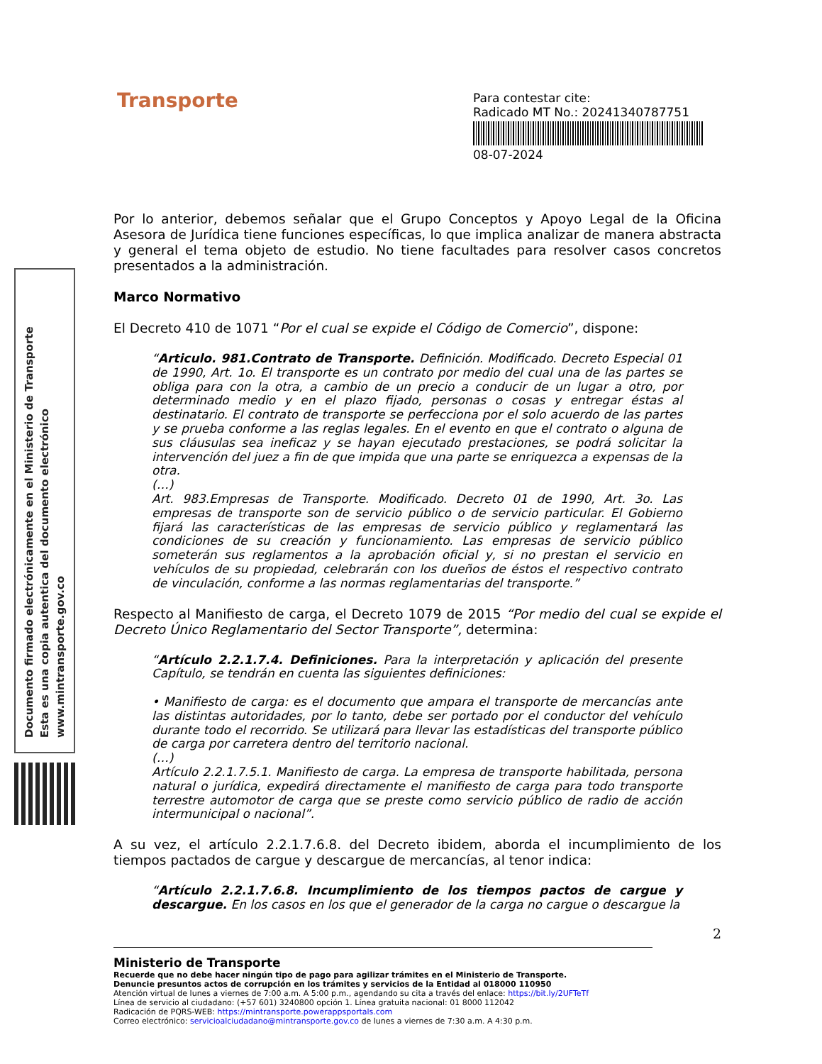Transporte
Para contestar cite:
Radicado MT No.: 20241340787751
08-07-2024
Documento firmado electrónicamente en el Ministerio de Transporte
Esta es una copia autentica del documento electrónico
www.mintransporte.gov.co
Por lo anterior, debemos señalar que el Grupo Conceptos y Apoyo Legal de la Oficina Asesora de Jurídica tiene funciones específicas, lo que implica analizar de manera abstracta y general el tema objeto de estudio. No tiene facultades para resolver casos concretos presentados a la administración.
Marco Normativo
El Decreto 410 de 1071 “Por el cual se expide el Código de Comercio”, dispone:
“Articulo. 981.Contrato de Transporte. Definición. Modificado. Decreto Especial 01 de 1990, Art. 1o. El transporte es un contrato por medio del cual una de las partes se obliga para con la otra, a cambio de un precio a conducir de un lugar a otro, por determinado medio y en el plazo fijado, personas o cosas y entregar éstas al destinatario. El contrato de transporte se perfecciona por el solo acuerdo de las partes y se prueba conforme a las reglas legales. En el evento en que el contrato o alguna de sus cláusulas sea ineficaz y se hayan ejecutado prestaciones, se podrá solicitar la intervención del juez a fin de que impida que una parte se enriquezca a expensas de la otra.
(…)
Art. 983.Empresas de Transporte. Modificado. Decreto 01 de 1990, Art. 3o. Las empresas de transporte son de servicio público o de servicio particular. El Gobierno fijará las características de las empresas de servicio público y reglamentará las condiciones de su creación y funcionamiento. Las empresas de servicio público someterán sus reglamentos a la aprobación oficial y, si no prestan el servicio en vehículos de su propiedad, celebrarán con los dueños de éstos el respectivo contrato de vinculación, conforme a las normas reglamentarias del transporte.”
Respecto al Manifiesto de carga, el Decreto 1079 de 2015 “Por medio del cual se expide el Decreto Único Reglamentario del Sector Transporte”, determina:
“Artículo 2.2.1.7.4. Definiciones. Para la interpretación y aplicación del presente Capítulo, se tendrán en cuenta las siguientes definiciones:
• Manifiesto de carga: es el documento que ampara el transporte de mercancías ante las distintas autoridades, por lo tanto, debe ser portado por el conductor del vehículo durante todo el recorrido. Se utilizará para llevar las estadísticas del transporte público de carga por carretera dentro del territorio nacional.
(…)
Artículo 2.2.1.7.5.1. Manifiesto de carga. La empresa de transporte habilitada, persona natural o jurídica, expedirá directamente el manifiesto de carga para todo transporte terrestre automotor de carga que se preste como servicio público de radio de acción intermunicipal o nacional”.
A su vez, el artículo 2.2.1.7.6.8. del Decreto ibidem, aborda el incumplimiento de los tiempos pactados de cargue y descargue de mercancías, al tenor indica:
“Artículo 2.2.1.7.6.8. Incumplimiento de los tiempos pactos de cargue y descargue. En los casos en los que el generador de la carga no cargue o descargue la
2
Ministerio de Transporte
Recuerde que no debe hacer ningún tipo de pago para agilizar trámites en el Ministerio de Transporte.
Denuncie presuntos actos de corrupción en los trámites y servicios de la Entidad al 018000 110950
Atención virtual de lunes a viernes de 7:00 a.m. A 5:00 p.m., agendando su cita a través del enlace: https://bit.ly/2UFTeTf
Línea de servicio al ciudadano: (+57 601) 3240800 opción 1. Línea gratuita nacional: 01 8000 112042
Radicación de PQRS-WEB: https://mintransporte.powerappsportals.com
Correo electrónico: servicioalciudadano@mintransporte.gov.co de lunes a viernes de 7:30 a.m. A 4:30 p.m.